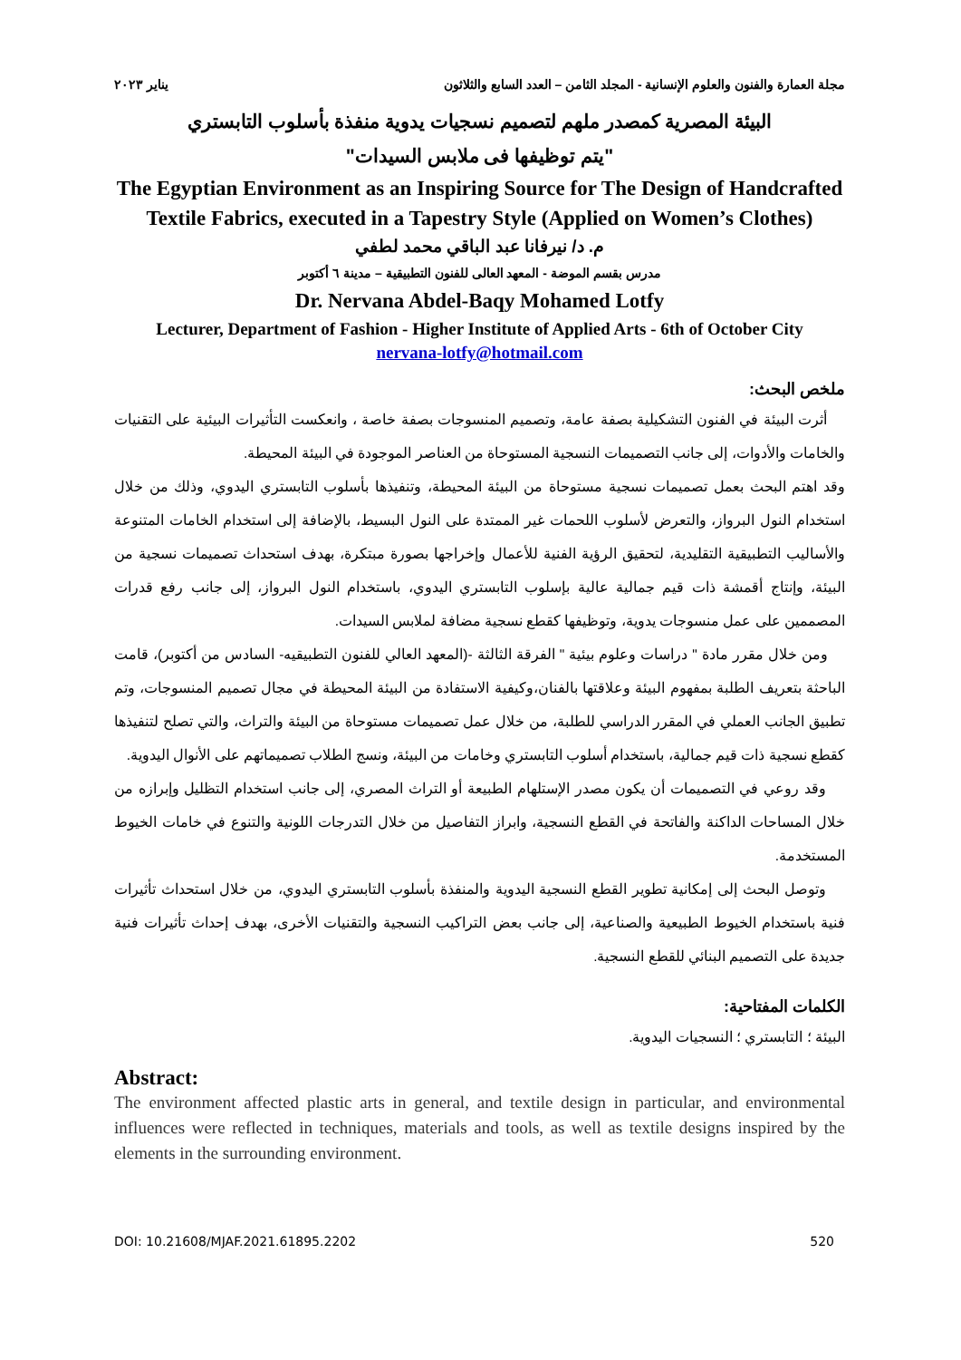مجلة العمارة والفنون والعلوم الإنسانية - المجلد الثامن – العدد السابع والثلاثون يناير ٢٠٢٣
البيئة المصرية كمصدر ملهم لتصميم نسجيات يدوية منفذة بأسلوب التابستري
"يتم توظيفها فى ملابس السيدات"
The Egyptian Environment as an Inspiring Source for The Design of Handcrafted Textile Fabrics, executed in a Tapestry Style (Applied on Women’s Clothes)
م. د/ نيرفانا عبد الباقي محمد لطفي
مدرس بقسم الموضة - المعهد العالى للفنون التطبيقية – مدينة ٦ أكتوبر
Dr. Nervana Abdel-Baqy Mohamed Lotfy
Lecturer, Department of Fashion - Higher Institute of Applied Arts - 6th of October City
nervana-lotfy@hotmail.com
ملخص البحث:
أثرت البيئة في الفنون التشكيلية بصفة عامة، وتصميم المنسوجات بصفة خاصة ، وانعكست التأثيرات البيئية على التقنيات والخامات والأدوات، إلى جانب التصميمات النسجية المستوحاة من العناصر الموجودة في البيئة المحيطة.
وقد اهتم البحث بعمل تصميمات نسجية مستوحاة من البيئة المحيطة، وتنفيذها بأسلوب التابستري اليدوي، وذلك من خلال استخدام النول البرواز، والتعرض لأسلوب اللحمات غير الممتدة على النول البسيط، بالإضافة إلى استخدام الخامات المتنوعة والأساليب التطبيقية التقليدية، لتحقيق الرؤية الفنية للأعمال وإخراجها بصورة مبتكرة، بهدف استحداث تصميمات نسجية من البيئة، وإنتاج أقمشة ذات قيم جمالية عالية بإسلوب التابستري اليدوي، باستخدام النول البرواز، إلى جانب رفع قدرات المصممين على عمل منسوجات يدوية، وتوظيفها كقطع نسجية مضافة لملابس السيدات.
ومن خلال مقرر مادة " دراسات وعلوم بيئية " الفرقة الثالثة -(المعهد العالي للفنون التطبيقيه- السادس من أكتوبر)، قامت الباحثة بتعريف الطلبة بمفهوم البيئة وعلاقتها بالفنان،وكيفية الاستفادة من البيئة المحيطة في مجال تصميم المنسوجات، وتم تطبيق الجانب العملي في المقرر الدراسي للطلبة، من خلال عمل تصميمات مستوحاة من البيئة والتراث، والتي تصلح لتنفيذها كقطع نسجية ذات قيم جمالية، باستخدام أسلوب التابستري وخامات من البيئة، ونسج الطلاب تصميماتهم على الأنوال اليدوية.
وقد روعي في التصميمات أن يكون مصدر الإستلهام الطبيعة أو التراث المصري، إلى جانب استخدام التظليل وإبرازه من خلال المساحات الداكنة والفاتحة في القطع النسجية، وابراز التفاصيل من خلال التدرجات اللونية والتنوع في خامات الخيوط المستخدمة.
وتوصل البحث إلى إمكانية تطوير القطع النسجية اليدوية والمنفذة بأسلوب التابستري اليدوي، من خلال استحداث تأثيرات فنية باستخدام الخيوط الطبيعية والصناعية، إلى جانب بعض التراكيب النسجية والتقنيات الأخرى، بهدف إحداث تأثيرات فنية جديدة على التصميم البنائي للقطع النسجية.
الكلمات المفتاحية:
البيئة ؛ التابستري ؛ النسجيات اليدوية.
Abstract:
The environment affected plastic arts in general, and textile design in particular, and environmental influences were reflected in techniques, materials and tools, as well as textile designs inspired by the elements in the surrounding environment.
DOI: 10.21608/MJAF.2021.61895.2202 520